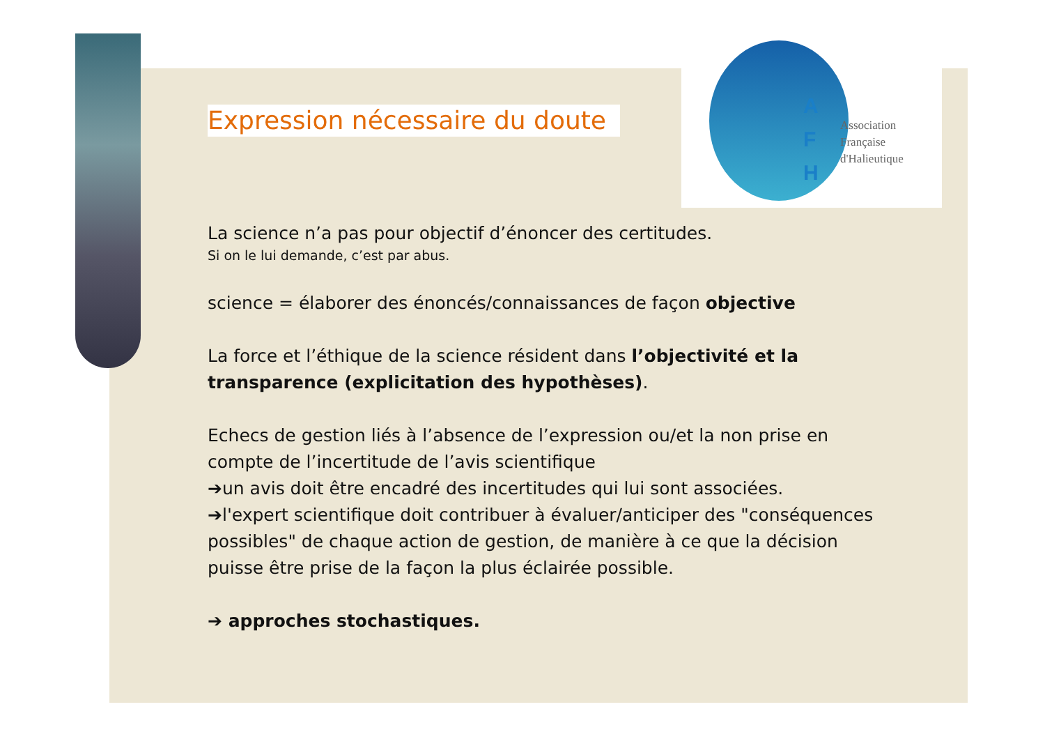A
F
H
Association
Française
d'Halieutique
Expression nécessaire du doute
La science n’a pas pour objectif d’énoncer des certitudes.
Si on le lui demande, c’est par abus.
science = élaborer des énoncés/connaissances de façon objective
La force et l’éthique de la science résident dans l’objectivité et la transparence (explicitation des hypothèses).
Echecs de gestion liés à l’absence de l’expression ou/et la non prise en compte de l’incertitude de l’avis scientifique
➔un avis doit être encadré des incertitudes qui lui sont associées.
➔l'expert scientifique doit contribuer à évaluer/anticiper des "conséquences possibles" de chaque action de gestion, de manière à ce que la décision puisse être prise de la façon la plus éclairée possible.
➔ approches stochastiques.